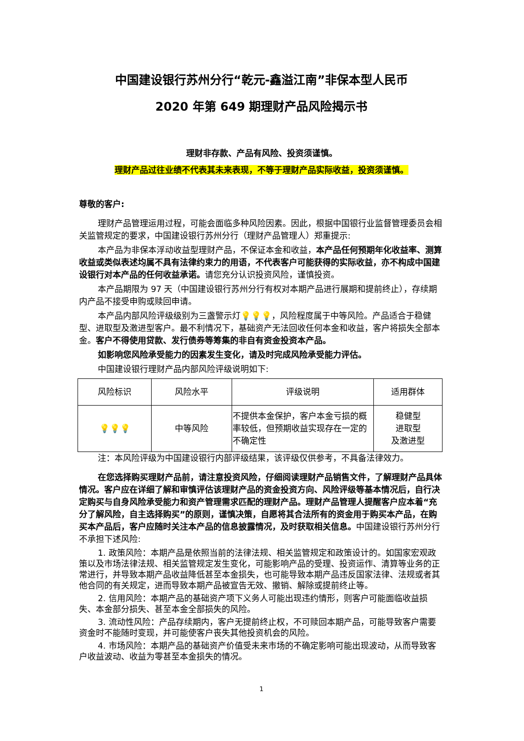中国建设银行苏州分行“乾元-鑫溢江南”非保本型人民币
2020 年第 649 期理财产品风险揭示书
理财非存款、产品有风险、投资须谨慎。
理财产品过往业绩不代表其未来表现，不等于理财产品实际收益，投资须谨慎。
尊敬的客户:
理财产品管理运用过程，可能会面临多种风险因素。因此，根据中国银行业监督管理委员会相关监管规定的要求，中国建设银行苏州分行（理财产品管理人）郑重提示:
本产品为非保本浮动收益型理财产品，不保证本金和收益，本产品任何预期年化收益率、测算收益或类似表述均属不具有法律约束力的用语，不代表客户可能获得的实际收益，亦不构成中国建设银行对本产品的任何收益承诺。请您充分认识投资风险，谨慎投资。
本产品期限为 97 天（中国建设银行苏州分行有权对本期产品进行展期和提前终止），存续期内产品不接受申购或赎回申请。
本产品内部风险评级级别为三盏警示灯💡💡💡，风险程度属于中等风险。产品适合于稳健型、进取型及激进型客户。最不利情况下，基础资产无法回收任何本金和收益，客户将损失全部本金。客户不得使用贷款、发行债券等筹集的非自有资金投资本产品。
如影响您风险承受能力的因素发生变化，请及时完成风险承受能力评估。
中国建设银行理财产品内部风险评级说明如下:
| 风险标识 | 风险水平 | 评级说明 | 适用群体 |
| 💡💡💡 | 中等风险 | 不提供本金保护，客户本金亏损的概率较低，但预期收益实现存在一定的不确定性 | 稳健型 进取型 及激进型 |
注：本风险评级为中国建设银行内部评级结果，该评级仅供参考，不具备法律效力。
在您选择购买理财产品前，请注意投资风险，仔细阅读理财产品销售文件，了解理财产品具体情况。客户应在详细了解和审慎评估该理财产品的资金投资方向、风险评级等基本情况后，自行决定购买与自身风险承受能力和资产管理需求匹配的理财产品。理财产品管理人提醒客户应本着“充分了解风险，自主选择购买”的原则，谨慎决策，自愿将其合法所有的资金用于购买本产品，在购买本产品后，客户应随时关注本产品的信息披露情况，及时获取相关信息。中国建设银行苏州分行不承担下述风险:
1. 政策风险：本期产品是依照当前的法律法规、相关监管规定和政策设计的。如国家宏观政策以及市场法律法规、相关监管规定发生变化，可能影响产品的受理、投资运作、清算等业务的正常进行，并导致本期产品收益降低甚至本金损失，也可能导致本期产品违反国家法律、法规或者其他合同的有关规定，进而导致本期产品被宣告无效、撤销、解除或提前终止等。
2. 信用风险：本期产品的基础资产项下义务人可能出现违约情形，则客户可能面临收益损失、本金部分损失、甚至本金全部损失的风险。
3. 流动性风险：产品存续期内，客户无提前终止权，不可赎回本期产品，可能导致客户需要资金时不能随时变现，并可能使客户丧失其他投资机会的风险。
4. 市场风险：本期产品的基础资产价值受未来市场的不确定影响可能出现波动，从而导致客户收益波动、收益为零甚至本金损失的情况。
1